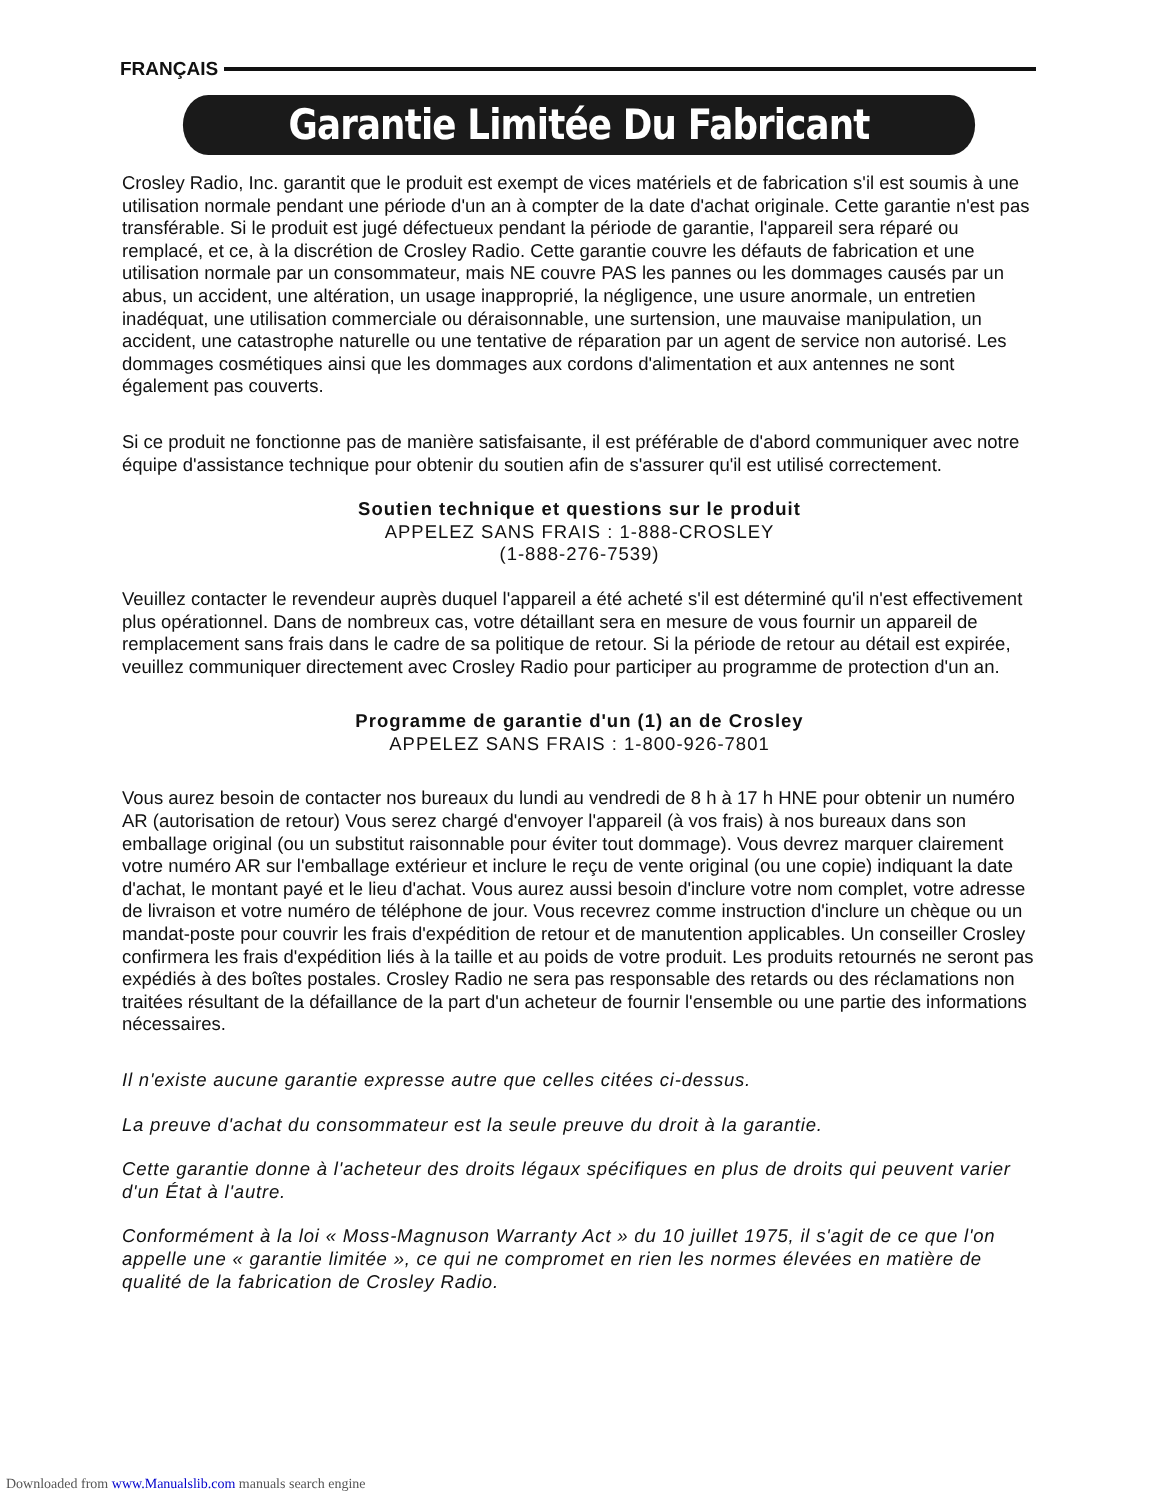FRANÇAIS
Garantie Limitée Du Fabricant
Crosley Radio, Inc. garantit que le produit est exempt de vices matériels et de fabrication s'il est soumis à une utilisation normale pendant une période d'un an à compter de la date d'achat originale. Cette garantie n'est pas transférable. Si le produit est jugé défectueux pendant la période de garantie, l'appareil sera réparé ou remplacé, et ce, à la discrétion de Crosley Radio. Cette garantie couvre les défauts de fabrication et une utilisation normale par un consommateur, mais NE couvre PAS les pannes ou les dommages causés par un abus, un accident, une altération, un usage inapproprié, la négligence, une usure anormale, un entretien inadéquat, une utilisation commerciale ou déraisonnable, une surtension, une mauvaise manipulation, un accident, une catastrophe naturelle ou une tentative de réparation par un agent de service non autorisé. Les dommages cosmétiques ainsi que les dommages aux cordons d'alimentation et aux antennes ne sont également pas couverts.
Si ce produit ne fonctionne pas de manière satisfaisante, il est préférable de d'abord communiquer avec notre équipe d'assistance technique pour obtenir du soutien afin de s'assurer qu'il est utilisé correctement.
Soutien technique et questions sur le produit
APPELEZ SANS FRAIS : 1-888-CROSLEY
(1-888-276-7539)
Veuillez contacter le revendeur auprès duquel l'appareil a été acheté s'il est déterminé qu'il n'est effectivement plus opérationnel. Dans de nombreux cas, votre détaillant sera en mesure de vous fournir un appareil de remplacement sans frais dans le cadre de sa politique de retour. Si la période de retour au détail est expirée, veuillez communiquer directement avec Crosley Radio pour participer au programme de protection d'un an.
Programme de garantie d'un (1) an de Crosley
APPELEZ SANS FRAIS : 1-800-926-7801
Vous aurez besoin de contacter nos bureaux du lundi au vendredi de 8 h à 17 h HNE pour obtenir un numéro AR (autorisation de retour) Vous serez chargé d'envoyer l'appareil (à vos frais) à nos bureaux dans son emballage original (ou un substitut raisonnable pour éviter tout dommage). Vous devrez marquer clairement votre numéro AR sur l'emballage extérieur et inclure le reçu de vente original (ou une copie) indiquant la date d'achat, le montant payé et le lieu d'achat. Vous aurez aussi besoin d'inclure votre nom complet, votre adresse de livraison et votre numéro de téléphone de jour. Vous recevrez comme instruction d'inclure un chèque ou un mandat-poste pour couvrir les frais d'expédition de retour et de manutention applicables. Un conseiller Crosley confirmera les frais d'expédition liés à la taille et au poids de votre produit. Les produits retournés ne seront pas expédiés à des boîtes postales. Crosley Radio ne sera pas responsable des retards ou des réclamations non traitées résultant de la défaillance de la part d'un acheteur de fournir l'ensemble ou une partie des informations nécessaires.
Il n'existe aucune garantie expresse autre que celles citées ci-dessus.
La preuve d'achat du consommateur est la seule preuve du droit à la garantie.
Cette garantie donne à l'acheteur des droits légaux spécifiques en plus de droits qui peuvent varier d'un État à l'autre.
Conformément à la loi « Moss-Magnuson Warranty Act » du 10 juillet 1975, il s'agit de ce que l'on appelle une « garantie limitée », ce qui ne compromet en rien les normes élevées en matière de qualité de la fabrication de Crosley Radio.
Downloaded from www.Manualslib.com manuals search engine